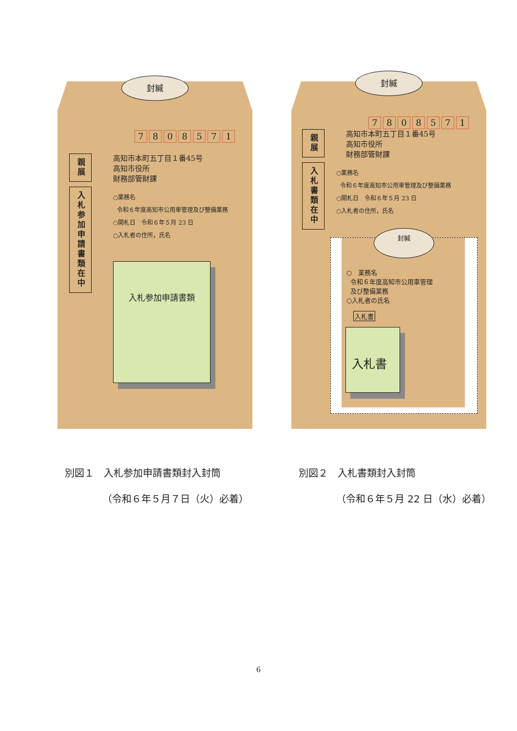封緘
7808571
親展
入札参加申請書類在中
高知市本町五丁目１番45号
高知市役所
財務部管財課
○業務名
令和６年度高知市公用車管理及び整備業務
○開札日　令和６年５月 23 日
○入札者の住所，氏名
入札参加申請書類
封緘
7808571
親展
入札書類在中
高知市本町五丁目１番45号
高知市役所
財務部管財課
○業務名
令和６年度高知市公用車管理及び整備業務
○開札日　令和６年５月 23 日
○入札者の住所，氏名
封緘
○　業務名
令和６年度高知市公用車管理
及び整備業務
○入札者の氏名
入札書
入札書
別図１　入札参加申請書類封入封筒
（令和６年５月７日（火）必着）
別図２　入札書類封入封筒
（令和６年５月 22 日（水）必着）
6